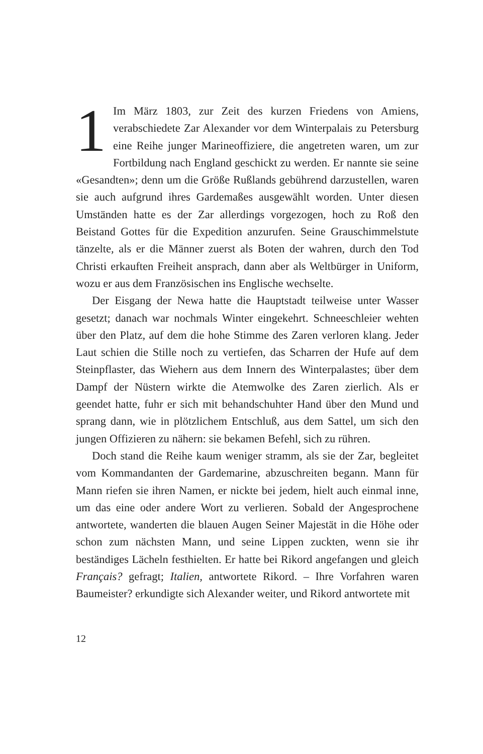1 Im März 1803, zur Zeit des kurzen Friedens von Amiens, verabschiedete Zar Alexander vor dem Winterpalais zu Petersburg eine Reihe junger Marineoffiziere, die angetreten waren, um zur Fortbildung nach England geschickt zu werden. Er nannte sie seine «Gesandten»; denn um die Größe Rußlands gebührend darzustellen, waren sie auch aufgrund ihres Gardemaßes ausgewählt worden. Unter diesen Umständen hatte es der Zar allerdings vorgezogen, hoch zu Roß den Beistand Gottes für die Expedition anzurufen. Seine Grauschimmelstute tänzelte, als er die Männer zuerst als Boten der wahren, durch den Tod Christi erkauften Freiheit ansprach, dann aber als Weltbürger in Uniform, wozu er aus dem Französischen ins Englische wechselte.
Der Eisgang der Newa hatte die Hauptstadt teilweise unter Wasser gesetzt; danach war nochmals Winter eingekehrt. Schneeschleier wehten über den Platz, auf dem die hohe Stimme des Zaren verloren klang. Jeder Laut schien die Stille noch zu vertiefen, das Scharren der Hufe auf dem Steinpflaster, das Wiehern aus dem Innern des Winterpalastes; über dem Dampf der Nüstern wirkte die Atemwolke des Zaren zierlich. Als er geendet hatte, fuhr er sich mit behandschuhter Hand über den Mund und sprang dann, wie in plötzlichem Entschluß, aus dem Sattel, um sich den jungen Offizieren zu nähern: sie bekamen Befehl, sich zu rühren.
Doch stand die Reihe kaum weniger stramm, als sie der Zar, begleitet vom Kommandanten der Gardemarine, abzuschreiten begann. Mann für Mann riefen sie ihren Namen, er nickte bei jedem, hielt auch einmal inne, um das eine oder andere Wort zu verlieren. Sobald der Angesprochene antwortete, wanderten die blauen Augen Seiner Majestät in die Höhe oder schon zum nächsten Mann, und seine Lippen zuckten, wenn sie ihr beständiges Lächeln festhielten. Er hatte bei Rikord angefangen und gleich Français? gefragt; Italien, antwortete Rikord. – Ihre Vorfahren waren Baumeister? erkundigte sich Alexander weiter, und Rikord antwortete mit
12